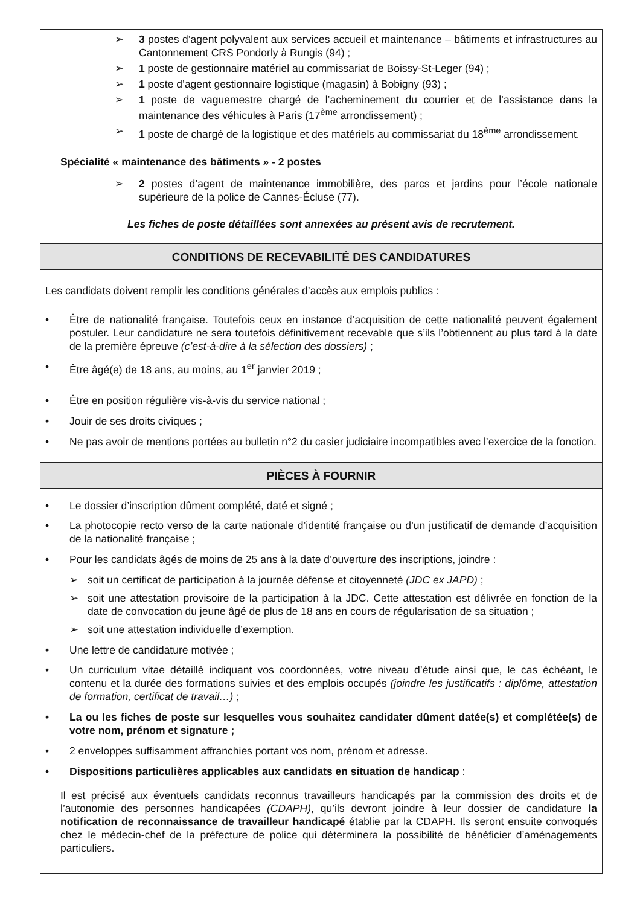➢ 3 postes d’agent polyvalent aux services accueil et maintenance – bâtiments et infrastructures au Cantonnement CRS Pondorly à Rungis (94) ;
➢ 1 poste de gestionnaire matériel au commissariat de Boissy-St-Leger (94) ;
➢ 1 poste d’agent gestionnaire logistique (magasin) à Bobigny (93) ;
➢ 1 poste de vaguemestre chargé de l’acheminement du courrier et de l’assistance dans la maintenance des véhicules à Paris (17<sup>ème</sup> arrondissement) ;
➢ 1 poste de chargé de la logistique et des matériels au commissariat du 18<sup>ème</sup> arrondissement.
Spécialité « maintenance des bâtiments » - 2 postes
➢ 2 postes d’agent de maintenance immobilière, des parcs et jardins pour l’école nationale supérieure de la police de Cannes-Écluse (77).
Les fiches de poste détaillées sont annexées au présent avis de recrutement.
CONDITIONS DE RECEVABILITÉ DES CANDIDATURES
Les candidats doivent remplir les conditions générales d’accès aux emplois publics :
• Être de nationalité française. Toutefois ceux en instance d’acquisition de cette nationalité peuvent également postuler. Leur candidature ne sera toutefois définitivement recevable que s’ils l’obtiennent au plus tard à la date de la première épreuve (c’est-à-dire à la sélection des dossiers) ;
• Être âgé(e) de 18 ans, au moins, au 1<sup>er</sup> janvier 2019 ;
• Être en position régulière vis-à-vis du service national ;
• Jouir de ses droits civiques ;
• Ne pas avoir de mentions portées au bulletin n°2 du casier judiciaire incompatibles avec l’exercice de la fonction.
PIÈCES À FOURNIR
• Le dossier d’inscription dûment complété, daté et signé ;
• La photocopie recto verso de la carte nationale d’identité française ou d’un justificatif de demande d’acquisition de la nationalité française ;
• Pour les candidats âgés de moins de 25 ans à la date d’ouverture des inscriptions, joindre :
➢ soit un certificat de participation à la journée défense et citoyenneté (JDC ex JAPD) ;
➢ soit une attestation provisoire de la participation à la JDC. Cette attestation est délivrée en fonction de la date de convocation du jeune âgé de plus de 18 ans en cours de régularisation de sa situation ;
➢ soit une attestation individuelle d’exemption.
• Une lettre de candidature motivée ;
• Un curriculum vitae détaillé indiquant vos coordonnées, votre niveau d’étude ainsi que, le cas échéant, le contenu et la durée des formations suivies et des emplois occupés (joindre les justificatifs : diplôme, attestation de formation, certificat de travail…) ;
• La ou les fiches de poste sur lesquelles vous souhaitez candidater dûment datée(s) et complétée(s) de votre nom, prénom et signature ;
• 2 enveloppes suffisamment affranchies portant vos nom, prénom et adresse.
• Dispositions particulières applicables aux candidats en situation de handicap :
Il est précisé aux éventuels candidats reconnus travailleurs handicapés par la commission des droits et de l’autonomie des personnes handicapées (CDAPH), qu’ils devront joindre à leur dossier de candidature la notification de reconnaissance de travailleur handicapé établie par la CDAPH. Ils seront ensuite convoqués chez le médecin-chef de la préfecture de police qui déterminera la possibilité de bénéficier d’aménagements particuliers.